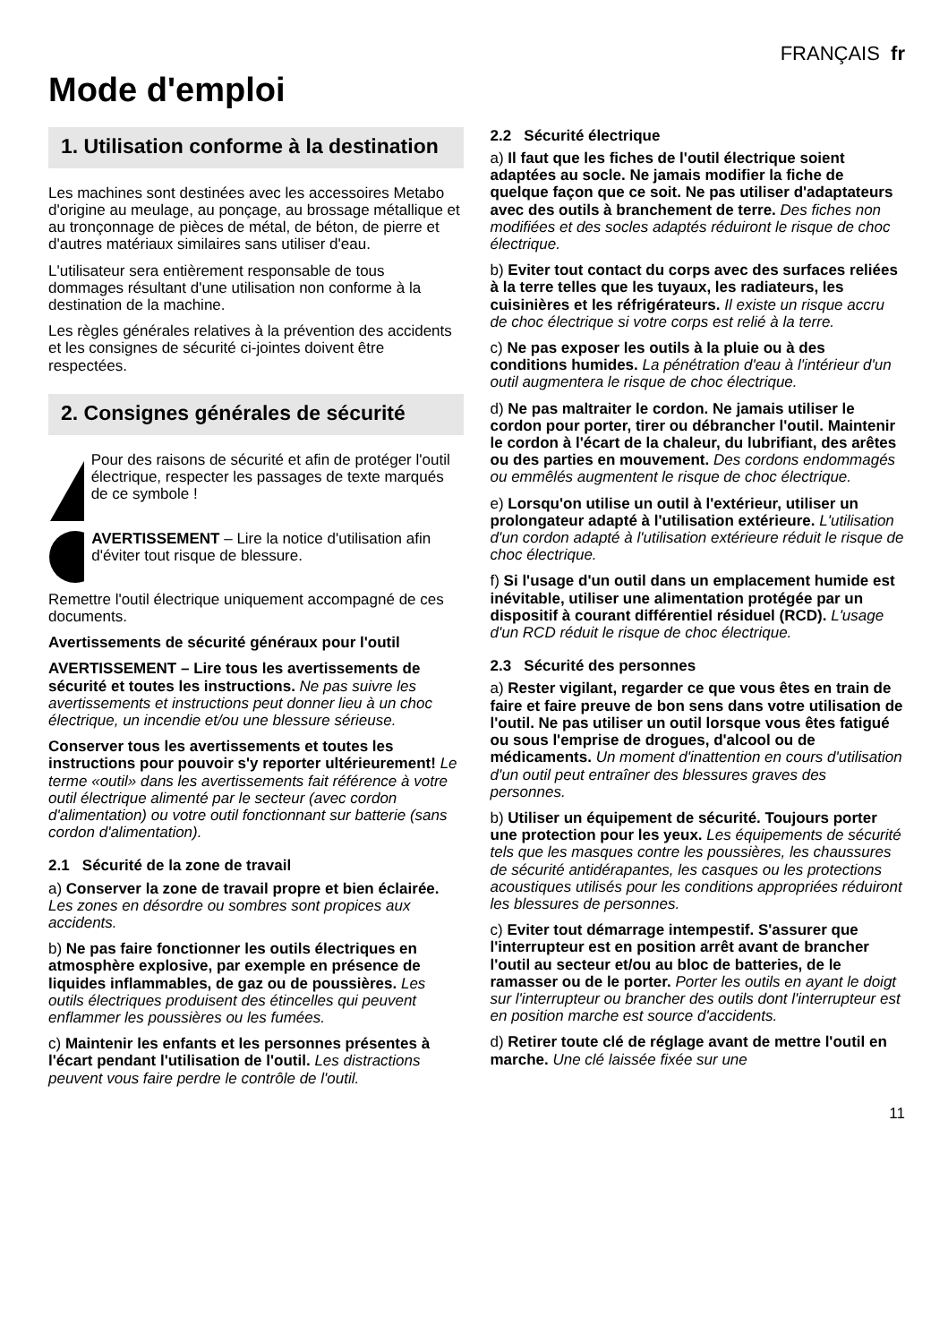FRANÇAIS fr
Mode d'emploi
1. Utilisation conforme à la destination
Les machines sont destinées avec les accessoires Metabo d'origine au meulage, au ponçage, au brossage métallique et au tronçonnage de pièces de métal, de béton, de pierre et d'autres matériaux similaires sans utiliser d'eau.
L'utilisateur sera entièrement responsable de tous dommages résultant d'une utilisation non conforme à la destination de la machine.
Les règles générales relatives à la prévention des accidents et les consignes de sécurité ci-jointes doivent être respectées.
2. Consignes générales de sécurité
Pour des raisons de sécurité et afin de protéger l'outil électrique, respecter les passages de texte marqués de ce symbole !
AVERTISSEMENT – Lire la notice d'utilisation afin d'éviter tout risque de blessure.
Remettre l'outil électrique uniquement accompagné de ces documents.
Avertissements de sécurité généraux pour l'outil
AVERTISSEMENT – Lire tous les avertissements de sécurité et toutes les instructions. Ne pas suivre les avertissements et instructions peut donner lieu à un choc électrique, un incendie et/ou une blessure sérieuse.
Conserver tous les avertissements et toutes les instructions pour pouvoir s'y reporter ultérieurement! Le terme «outil» dans les avertissements fait référence à votre outil électrique alimenté par le secteur (avec cordon d'alimentation) ou votre outil fonctionnant sur batterie (sans cordon d'alimentation).
2.1 Sécurité de la zone de travail
a) Conserver la zone de travail propre et bien éclairée. Les zones en désordre ou sombres sont propices aux accidents.
b) Ne pas faire fonctionner les outils électriques en atmosphère explosive, par exemple en présence de liquides inflammables, de gaz ou de poussières. Les outils électriques produisent des étincelles qui peuvent enflammer les poussières ou les fumées.
c) Maintenir les enfants et les personnes présentes à l'écart pendant l'utilisation de l'outil. Les distractions peuvent vous faire perdre le contrôle de l'outil.
2.2 Sécurité électrique
a) Il faut que les fiches de l'outil électrique soient adaptées au socle. Ne jamais modifier la fiche de quelque façon que ce soit. Ne pas utiliser d'adaptateurs avec des outils à branchement de terre. Des fiches non modifiées et des socles adaptés réduiront le risque de choc électrique.
b) Eviter tout contact du corps avec des surfaces reliées à la terre telles que les tuyaux, les radiateurs, les cuisinières et les réfrigérateurs. Il existe un risque accru de choc électrique si votre corps est relié à la terre.
c) Ne pas exposer les outils à la pluie ou à des conditions humides. La pénétration d'eau à l'intérieur d'un outil augmentera le risque de choc électrique.
d) Ne pas maltraiter le cordon. Ne jamais utiliser le cordon pour porter, tirer ou débrancher l'outil. Maintenir le cordon à l'écart de la chaleur, du lubrifiant, des arêtes ou des parties en mouvement. Des cordons endommagés ou emmêlés augmentent le risque de choc électrique.
e) Lorsqu'on utilise un outil à l'extérieur, utiliser un prolongateur adapté à l'utilisation extérieure. L'utilisation d'un cordon adapté à l'utilisation extérieure réduit le risque de choc électrique.
f) Si l'usage d'un outil dans un emplacement humide est inévitable, utiliser une alimentation protégée par un dispositif à courant différentiel résiduel (RCD). L'usage d'un RCD réduit le risque de choc électrique.
2.3 Sécurité des personnes
a) Rester vigilant, regarder ce que vous êtes en train de faire et faire preuve de bon sens dans votre utilisation de l'outil. Ne pas utiliser un outil lorsque vous êtes fatigué ou sous l'emprise de drogues, d'alcool ou de médicaments. Un moment d'inattention en cours d'utilisation d'un outil peut entraîner des blessures graves des personnes.
b) Utiliser un équipement de sécurité. Toujours porter une protection pour les yeux. Les équipements de sécurité tels que les masques contre les poussières, les chaussures de sécurité antidérapantes, les casques ou les protections acoustiques utilisés pour les conditions appropriées réduiront les blessures de personnes.
c) Eviter tout démarrage intempestif. S'assurer que l'interrupteur est en position arrêt avant de brancher l'outil au secteur et/ou au bloc de batteries, de le ramasser ou de le porter. Porter les outils en ayant le doigt sur l'interrupteur ou brancher des outils dont l'interrupteur est en position marche est source d'accidents.
d) Retirer toute clé de réglage avant de mettre l'outil en marche. Une clé laissée fixée sur une
11